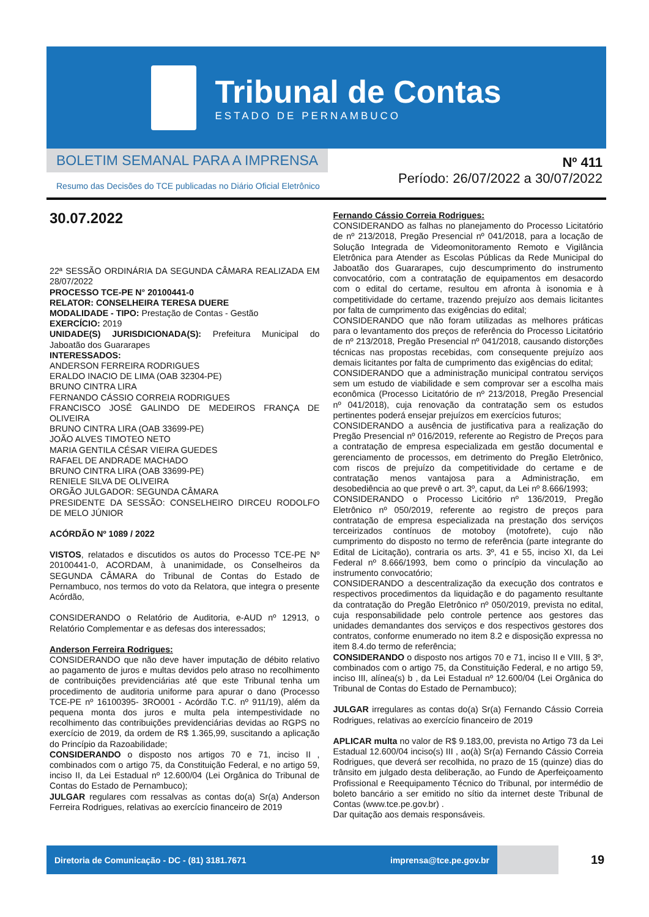Tribunal de Contas
ESTADO DE PERNAMBUCO
BOLETIM SEMANAL PARA A IMPRENSA
Resumo das Decisões do TCE publicadas no Diário Oficial Eletrônico
Nº 411
Período: 26/07/2022 a 30/07/2022
30.07.2022
22ª SESSÃO ORDINÁRIA DA SEGUNDA CÂMARA REALIZADA EM 28/07/2022
PROCESSO TCE-PE N° 20100441-0
RELATOR: CONSELHEIRA TERESA DUERE
MODALIDADE - TIPO: Prestação de Contas - Gestão
EXERCÍCIO: 2019
UNIDADE(S) JURISDICIONADA(S): Prefeitura Municipal do Jaboatão dos Guararapes
INTERESSADOS:
ANDERSON FERREIRA RODRIGUES
ERALDO INACIO DE LIMA (OAB 32304-PE)
BRUNO CINTRA LIRA
FERNANDO CÁSSIO CORREIA RODRIGUES
FRANCISCO JOSÉ GALINDO DE MEDEIROS FRANÇA DE OLIVEIRA
BRUNO CINTRA LIRA (OAB 33699-PE)
JOÃO ALVES TIMOTEO NETO
MARIA GENTILA CÉSAR VIEIRA GUEDES
RAFAEL DE ANDRADE MACHADO
BRUNO CINTRA LIRA (OAB 33699-PE)
RENIELE SILVA DE OLIVEIRA
ORGÃO JULGADOR: SEGUNDA CÂMARA
PRESIDENTE DA SESSÃO: CONSELHEIRO DIRCEU RODOLFO DE MELO JÚNIOR
ACÓRDÃO Nº 1089 / 2022
VISTOS, relatados e discutidos os autos do Processo TCE-PE Nº 20100441-0, ACORDAM, à unanimidade, os Conselheiros da SEGUNDA CÂMARA do Tribunal de Contas do Estado de Pernambuco, nos termos do voto da Relatora, que integra o presente Acórdão,
CONSIDERANDO o Relatório de Auditoria, e-AUD nº 12913, o Relatório Complementar e as defesas dos interessados;
Anderson Ferreira Rodrigues:
CONSIDERANDO que não deve haver imputação de débito relativo ao pagamento de juros e multas devidos pelo atraso no recolhimento de contribuições previdenciárias até que este Tribunal tenha um procedimento de auditoria uniforme para apurar o dano (Processo TCE-PE nº 16100395- 3RO001 - Acórdão T.C. nº 911/19), além da pequena monta dos juros e multa pela intempestividade no recolhimento das contribuições previdenciárias devidas ao RGPS no exercício de 2019, da ordem de R$ 1.365,99, suscitando a aplicação do Princípio da Razoabilidade;
CONSIDERANDO o disposto nos artigos 70 e 71, inciso II , combinados com o artigo 75, da Constituição Federal, e no artigo 59, inciso II, da Lei Estadual nº 12.600/04 (Lei Orgânica do Tribunal de Contas do Estado de Pernambuco);
JULGAR regulares com ressalvas as contas do(a) Sr(a) Anderson Ferreira Rodrigues, relativas ao exercício financeiro de 2019
Fernando Cássio Correia Rodrigues:
CONSIDERANDO as falhas no planejamento do Processo Licitatório de nº 213/2018, Pregão Presencial nº 041/2018, para a locação de Solução Integrada de Videomonitoramento Remoto e Vigilância Eletrônica para Atender as Escolas Públicas da Rede Municipal do Jaboatão dos Guararapes, cujo descumprimento do instrumento convocatório, com a contratação de equipamentos em desacordo com o edital do certame, resultou em afronta à isonomia e à competitividade do certame, trazendo prejuízo aos demais licitantes por falta de cumprimento das exigências do edital;
CONSIDERANDO que não foram utilizadas as melhores práticas para o levantamento dos preços de referência do Processo Licitatório de nº 213/2018, Pregão Presencial nº 041/2018, causando distorções técnicas nas propostas recebidas, com consequente prejuízo aos demais licitantes por falta de cumprimento das exigências do edital;
CONSIDERANDO que a administração municipal contratou serviços sem um estudo de viabilidade e sem comprovar ser a escolha mais econômica (Processo Licitatório de nº 213/2018, Pregão Presencial nº 041/2018), cuja renovação da contratação sem os estudos pertinentes poderá ensejar prejuízos em exercícios futuros;
CONSIDERANDO a ausência de justificativa para a realização do Pregão Presencial nº 016/2019, referente ao Registro de Preços para a contratação de empresa especializada em gestão documental e gerenciamento de processos, em detrimento do Pregão Eletrônico, com riscos de prejuízo da competitividade do certame e de contratação menos vantajosa para a Administração, em desobediência ao que prevê o art. 3º, caput, da Lei nº 8.666/1993;
CONSIDERANDO o Processo Licitório nº 136/2019, Pregão Eletrônico nº 050/2019, referente ao registro de preços para contratação de empresa especializada na prestação dos serviços terceirizados contínuos de motoboy (motofrete), cujo não cumprimento do disposto no termo de referência (parte integrante do Edital de Licitação), contraria os arts. 3º, 41 e 55, inciso XI, da Lei Federal nº 8.666/1993, bem como o princípio da vinculação ao instrumento convocatório;
CONSIDERANDO a descentralização da execução dos contratos e respectivos procedimentos da liquidação e do pagamento resultante da contratação do Pregão Eletrônico nº 050/2019, prevista no edital, cuja responsabilidade pelo controle pertence aos gestores das unidades demandantes dos serviços e dos respectivos gestores dos contratos, conforme enumerado no item 8.2 e disposição expressa no item 8.4.do termo de referência;
CONSIDERANDO o disposto nos artigos 70 e 71, inciso II e VIII, § 3º, combinados com o artigo 75, da Constituição Federal, e no artigo 59, inciso III, alínea(s) b , da Lei Estadual nº 12.600/04 (Lei Orgânica do Tribunal de Contas do Estado de Pernambuco);
JULGAR irregulares as contas do(a) Sr(a) Fernando Cássio Correia Rodrigues, relativas ao exercício financeiro de 2019
APLICAR multa no valor de R$ 9.183,00, prevista no Artigo 73 da Lei Estadual 12.600/04 inciso(s) III , ao(à) Sr(a) Fernando Cássio Correia Rodrigues, que deverá ser recolhida, no prazo de 15 (quinze) dias do trânsito em julgado desta deliberação, ao Fundo de Aperfeiçoamento Profissional e Reequipamento Técnico do Tribunal, por intermédio de boleto bancário a ser emitido no sítio da internet deste Tribunal de Contas (www.tce.pe.gov.br) .
Dar quitação aos demais responsáveis.
Diretoria de Comunicação - DC - (81) 3181.7671 imprensa@tce.pe.gov.br
19